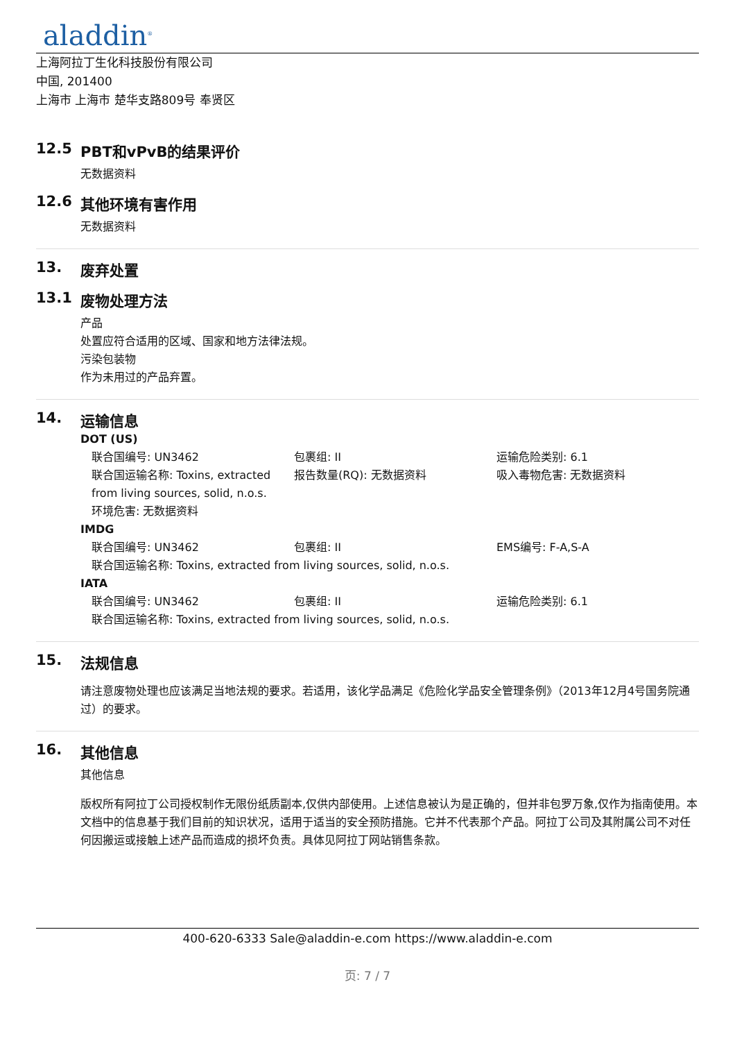aladdin<sup>®</sup>
上海阿拉丁生化科技股份有限公司
中国, 201400
上海市 上海市 楚华支路809号 奉贤区
12.5 PBT和vPvB的结果评价
无数据资料
12.6 其他环境有害作用
无数据资料
13. 废弃处置
13.1 废物处理方法
产品
处置应符合适用的区域、国家和地方法律法规。
污染包装物
作为未用过的产品弃置。
14. 运输信息
DOT (US)
联合国编号: UN3462 包裹组: II 运输危险类别: 6.1
联合国运输名称: Toxins, extracted from living sources, solid, n.o.s.
报告数量(RQ): 无数据资料 吸入毒物危害: 无数据资料
环境危害: 无数据资料
IMDG
联合国编号: UN3462 包裹组: II EMS编号: F-A,S-A
联合国运输名称: Toxins, extracted from living sources, solid, n.o.s.
IATA
联合国编号: UN3462 包裹组: II 运输危险类别: 6.1
联合国运输名称: Toxins, extracted from living sources, solid, n.o.s.
15. 法规信息
请注意废物处理也应该满足当地法规的要求。若适用，该化学品满足《危险化学品安全管理条例》（2013年12月4号国务院通过）的要求。
16. 其他信息
其他信息
版权所有阿拉丁公司授权制作无限份纸质副本,仅供内部使用。上述信息被认为是正确的，但并非包罗万象,仅作为指南使用。本文档中的信息基于我们目前的知识状况，适用于适当的安全预防措施。它并不代表那个产品。阿拉丁公司及其附属公司不对任何因搬运或接触上述产品而造成的损坏负责。具体见阿拉丁网站销售条款。
400-620-6333 Sale@aladdin-e.com https://www.aladdin-e.com
页: 7 / 7